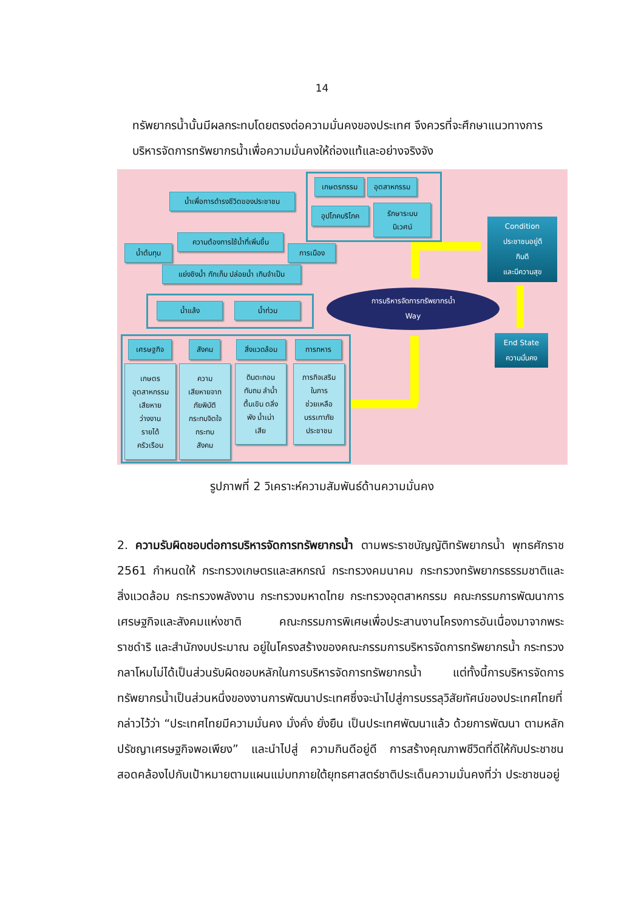14
ทรัพยากรน้ำนั้นมีผลกระทบโดยตรงต่อความมั่นคงของประเทศ จึงควรที่จะศึกษาแนวทางการบริหารจัดการทรัพยากรน้ำเพื่อความมั่นคงให้ถ่องแท้และอย่างจริงจัง
เกษตรกรรม อุตสาหกรรม
อุปโภคบริโภค
รักษาระบบ
นิเวศน์
น้ำเพื่อการดำรงชีวิตของประชาชน
ความต้องการใช้น้ำที่เพิ่มขึ้น
น้ำต้นทุน การเมือง
แย่งชิงน้ำ กักเก็บ ปล่อยน้ำ เกินจำเป็น
น้ำแล้ง น้ำท่วม
เศรษฐกิจ สังคม สิ่งแวดล้อม การทหาร
เกษตร
อุตสาหกรรม
เสียหาย
ว่างงาน
รายได้
ครัวเรือน
ความ
เสียหายจาก
ภัยพิบัติ
กระทบจิตใจ
กระทบ
สังคม
ดินตะกอน
ทับถม ลำน้ำ
ตื้นเขิน ตลิ่ง
พัง น้ำเน่า
เสีย
ภารกิจเสริม
ในการ
ช่วยเหลือ
บรรเทาภัย
ประชาชน
การบริหารจัดการทรัพยากรน้ำ
Way
Condition
ประชาชนอยู่ดี
กินดี
และมีความสุข
End State
ความมั่นคง
รูปภาพที่ 2 วิเคราะห์ความสัมพันธ์ด้านความมั่นคง
2. ความรับผิดชอบต่อการบริหารจัดการทรัพยากรน้ำ ตามพระราชบัญญัติทรัพยากรน้ำ พุทธศักราช 2561 กำหนดให้ กระทรวงเกษตรและสหกรณ์ กระทรวงคมนาคม กระทรวงทรัพยากรธรรมชาติและสิ่งแวดล้อม กระทรวงพลังงาน กระทรวงมหาดไทย กระทรวงอุตสาหกรรม คณะกรรมการพัฒนาการเศรษฐกิจและสังคมแห่งชาติ คณะกรรมการพิเศษเพื่อประสานงานโครงการอันเนื่องมาจากพระราชดำริ และสำนักงบประมาณ อยู่ในโครงสร้างของคณะกรรมการบริหารจัดการทรัพยากรน้ำ กระทรวงกลาโหมไม่ได้เป็นส่วนรับผิดชอบหลักในการบริหารจัดการทรัพยากรน้ำ แต่ทั้งนี้การบริหารจัดการทรัพยากรน้ำเป็นส่วนหนึ่งของงานการพัฒนาประเทศซึ่งจะนำไปสู่การบรรลุวิสัยทัศน์ของประเทศไทยที่กล่าวไว้ว่า “ประเทศไทยมีความมั่นคง มั่งคั่ง ยั่งยืน เป็นประเทศพัฒนาแล้ว ด้วยการพัฒนา ตามหลักปรัชญาเศรษฐกิจพอเพียง” และนำไปสู่ ความกินดีอยู่ดี การสร้างคุณภาพชีวิตที่ดีให้กับประชาชนสอดคล้องไปกับเป้าหมายตามแผนแม่บทภายใต้ยุทธศาสตร์ชาติประเด็นความมั่นคงที่ว่า ประชาชนอยู่